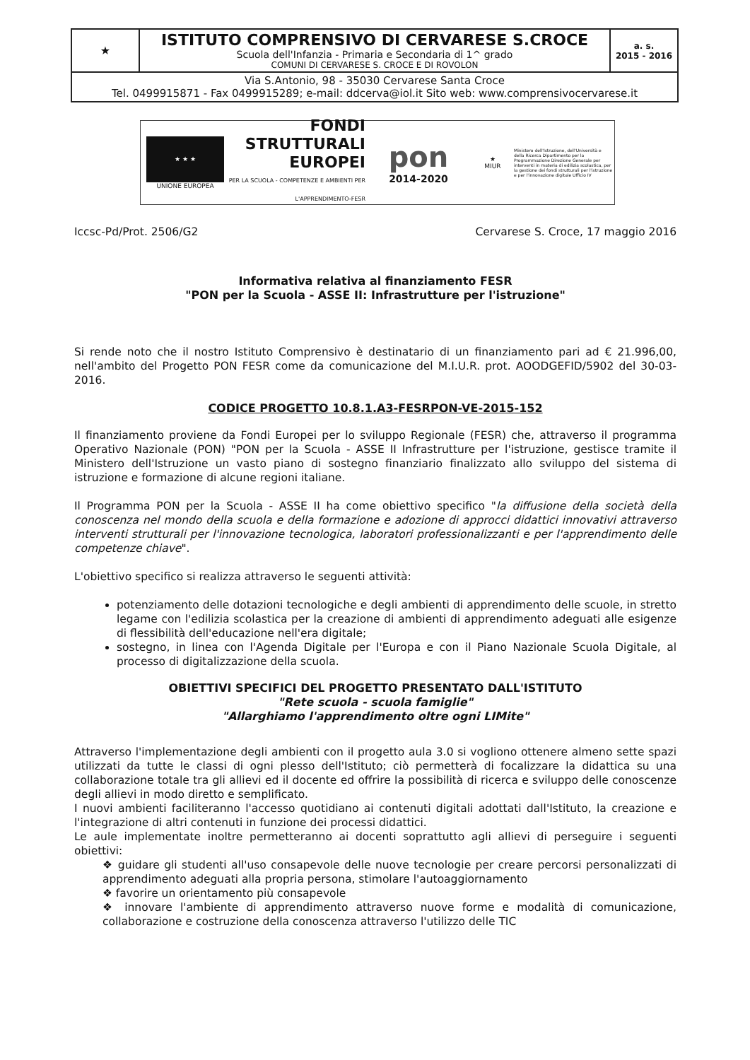| ★ | ISTITUTO COMPRENSIVO DI CERVARESE S.CROCE Scuola dell'Infanzia - Primaria e Secondaria di 1^ grado COMUNI DI CERVARESE S. CROCE E DI ROVOLON | a. s. 2015 - 2016 |
| Via S.Antonio, 98 - 35030 Cervarese Santa Croce Tel. 0499915871 - Fax 0499915289; e-mail: ddcerva@iol.it Sito web: www.comprensivocervarese.it | | |
★ ★ ★
UNIONE EUROPEA
FONDI
STRUTTURALI
EUROPEI
PER LA SCUOLA - COMPETENZE E AMBIENTI PER L'APPRENDIMENTO-FESR
pon
2014-2020
★
MIUR
Ministero dell'Istruzione, dell'Università e della Ricerca Dipartimento per la Programmazione Direzione Generale per interventi in materia di edilizia scolastica, per la gestione dei fondi strutturali per l'istruzione e per l'innovazione digitale Ufficio IV
Iccsc-Pd/Prot. 2506/G2 Cervarese S. Croce, 17 maggio 2016
Informativa relativa al finanziamento FESR
"PON per la Scuola - ASSE II: Infrastrutture per l'istruzione"
Si rende noto che il nostro Istituto Comprensivo è destinatario di un finanziamento pari ad € 21.996,00, nell'ambito del Progetto PON FESR come da comunicazione del M.I.U.R. prot. AOODGEFID/5902 del 30-03-2016.
CODICE PROGETTO 10.8.1.A3-FESRPON-VE-2015-152
Il finanziamento proviene da Fondi Europei per lo sviluppo Regionale (FESR) che, attraverso il programma Operativo Nazionale (PON) "PON per la Scuola - ASSE II Infrastrutture per l'istruzione, gestisce tramite il Ministero dell'Istruzione un vasto piano di sostegno finanziario finalizzato allo sviluppo del sistema di istruzione e formazione di alcune regioni italiane.
Il Programma PON per la Scuola - ASSE II ha come obiettivo specifico "la diffusione della società della conoscenza nel mondo della scuola e della formazione e adozione di approcci didattici innovativi attraverso interventi strutturali per l'innovazione tecnologica, laboratori professionalizzanti e per l'apprendimento delle competenze chiave".
L'obiettivo specifico si realizza attraverso le seguenti attività:
potenziamento delle dotazioni tecnologiche e degli ambienti di apprendimento delle scuole, in stretto legame con l'edilizia scolastica per la creazione di ambienti di apprendimento adeguati alle esigenze di flessibilità dell'educazione nell'era digitale;
sostegno, in linea con l'Agenda Digitale per l'Europa e con il Piano Nazionale Scuola Digitale, al processo di digitalizzazione della scuola.
OBIETTIVI SPECIFICI DEL PROGETTO PRESENTATO DALL'ISTITUTO
"Rete scuola - scuola famiglie"
"Allarghiamo l'apprendimento oltre ogni LIMite"
Attraverso l'implementazione degli ambienti con il progetto aula 3.0 si vogliono ottenere almeno sette spazi utilizzati da tutte le classi di ogni plesso dell'Istituto; ciò permetterà di focalizzare la didattica su una collaborazione totale tra gli allievi ed il docente ed offrire la possibilità di ricerca e sviluppo delle conoscenze degli allievi in modo diretto e semplificato.
I nuovi ambienti faciliteranno l'accesso quotidiano ai contenuti digitali adottati dall'Istituto, la creazione e l'integrazione di altri contenuti in funzione dei processi didattici.
Le aule implementate inoltre permetteranno ai docenti soprattutto agli allievi di perseguire i seguenti obiettivi:
❖ guidare gli studenti all'uso consapevole delle nuove tecnologie per creare percorsi personalizzati di apprendimento adeguati alla propria persona, stimolare l'autoaggiornamento
❖ favorire un orientamento più consapevole
❖ innovare l'ambiente di apprendimento attraverso nuove forme e modalità di comunicazione, collaborazione e costruzione della conoscenza attraverso l'utilizzo delle TIC